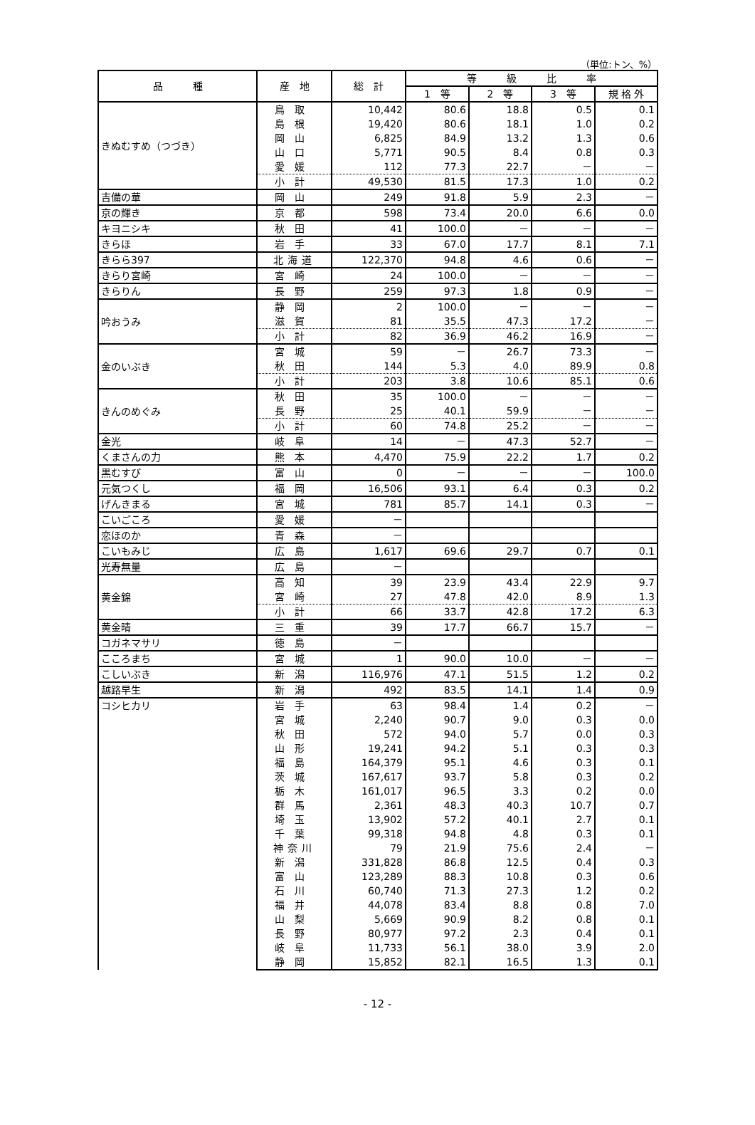（単位:トン、%）
| 品 種 | 産 地 | 総 計 | 等 級 比 率 | | | |
| --- | --- | --- | --- | --- | --- | --- |
| | | | 1 等 | 2 等 | 3 等 | 規 格 外 |
| きぬむすめ（つづき） | 鳥取 | 10,442 | 80.6 | 18.8 | 0.5 | 0.1 |
| | 島根 | 19,420 | 80.6 | 18.1 | 1.0 | 0.2 |
| | 岡山 | 6,825 | 84.9 | 13.2 | 1.3 | 0.6 |
| | 山口 | 5,771 | 90.5 | 8.4 | 0.8 | 0.3 |
| | 愛媛 | 112 | 77.3 | 22.7 | － | － |
| | 小計 | 49,530 | 81.5 | 17.3 | 1.0 | 0.2 |
| 吉備の華 | 岡山 | 249 | 91.8 | 5.9 | 2.3 | － |
| 京の輝き | 京都 | 598 | 73.4 | 20.0 | 6.6 | 0.0 |
| キヨニシキ | 秋田 | 41 | 100.0 | － | － | － |
| きらほ | 岩手 | 33 | 67.0 | 17.7 | 8.1 | 7.1 |
| きらら397 | 北海道 | 122,370 | 94.8 | 4.6 | 0.6 | － |
| きらり宮崎 | 宮崎 | 24 | 100.0 | － | － | － |
| きらりん | 長野 | 259 | 97.3 | 1.8 | 0.9 | － |
| 吟おうみ | 静岡 | 2 | 100.0 | － | － | － |
| | 滋賀 | 81 | 35.5 | 47.3 | 17.2 | － |
| | 小計 | 82 | 36.9 | 46.2 | 16.9 | － |
| 金のいぶき | 宮城 | 59 | － | 26.7 | 73.3 | － |
| | 秋田 | 144 | 5.3 | 4.0 | 89.9 | 0.8 |
| | 小計 | 203 | 3.8 | 10.6 | 85.1 | 0.6 |
| きんのめぐみ | 秋田 | 35 | 100.0 | － | － | － |
| | 長野 | 25 | 40.1 | 59.9 | － | － |
| | 小計 | 60 | 74.8 | 25.2 | － | － |
| 金光 | 岐阜 | 14 | － | 47.3 | 52.7 | － |
| くまさんの力 | 熊本 | 4,470 | 75.9 | 22.2 | 1.7 | 0.2 |
| 黒むすび | 富山 | 0 | － | － | － | 100.0 |
| 元気つくし | 福岡 | 16,506 | 93.1 | 6.4 | 0.3 | 0.2 |
| げんきまる | 宮城 | 781 | 85.7 | 14.1 | 0.3 | － |
| こいごころ | 愛媛 | － | | | | |
| 恋ほのか | 青森 | － | | | | |
| こいもみじ | 広島 | 1,617 | 69.6 | 29.7 | 0.7 | 0.1 |
| 光寿無量 | 広島 | － | | | | |
| 黄金錦 | 高知 | 39 | 23.9 | 43.4 | 22.9 | 9.7 |
| | 宮崎 | 27 | 47.8 | 42.0 | 8.9 | 1.3 |
| | 小計 | 66 | 33.7 | 42.8 | 17.2 | 6.3 |
| 黄金晴 | 三重 | 39 | 17.7 | 66.7 | 15.7 | － |
| コガネマサリ | 徳島 | － | | | | |
| こころまち | 宮城 | 1 | 90.0 | 10.0 | － | － |
| こしいぶき | 新潟 | 116,976 | 47.1 | 51.5 | 1.2 | 0.2 |
| 越路早生 | 新潟 | 492 | 83.5 | 14.1 | 1.4 | 0.9 |
| コシヒカリ | 岩手 | 63 | 98.4 | 1.4 | 0.2 | － |
| | 宮城 | 2,240 | 90.7 | 9.0 | 0.3 | 0.0 |
| | 秋田 | 572 | 94.0 | 5.7 | 0.0 | 0.3 |
| | 山形 | 19,241 | 94.2 | 5.1 | 0.3 | 0.3 |
| | 福島 | 164,379 | 95.1 | 4.6 | 0.3 | 0.1 |
| | 茨城 | 167,617 | 93.7 | 5.8 | 0.3 | 0.2 |
| | 栃木 | 161,017 | 96.5 | 3.3 | 0.2 | 0.0 |
| | 群馬 | 2,361 | 48.3 | 40.3 | 10.7 | 0.7 |
| | 埼玉 | 13,902 | 57.2 | 40.1 | 2.7 | 0.1 |
| | 千葉 | 99,318 | 94.8 | 4.8 | 0.3 | 0.1 |
| | 神奈川 | 79 | 21.9 | 75.6 | 2.4 | － |
| | 新潟 | 331,828 | 86.8 | 12.5 | 0.4 | 0.3 |
| | 富山 | 123,289 | 88.3 | 10.8 | 0.3 | 0.6 |
| | 石川 | 60,740 | 71.3 | 27.3 | 1.2 | 0.2 |
| | 福井 | 44,078 | 83.4 | 8.8 | 0.8 | 7.0 |
| | 山梨 | 5,669 | 90.9 | 8.2 | 0.8 | 0.1 |
| | 長野 | 80,977 | 97.2 | 2.3 | 0.4 | 0.1 |
| | 岐阜 | 11,733 | 56.1 | 38.0 | 3.9 | 2.0 |
| | 静岡 | 15,852 | 82.1 | 16.5 | 1.3 | 0.1 |
- 12 -